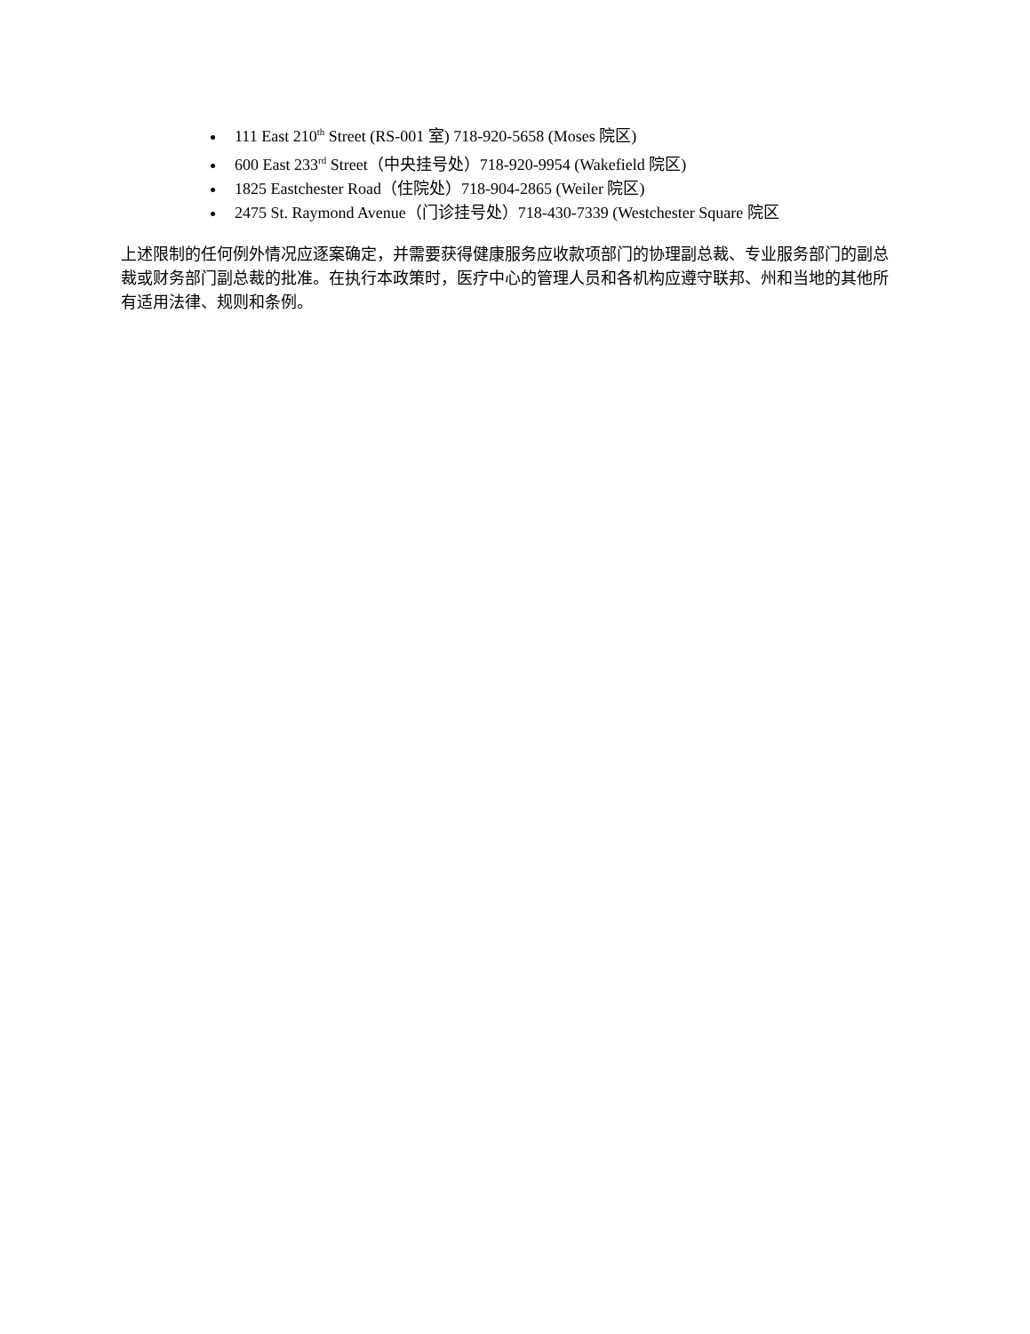111 East 210<sup>th</sup> Street (RS-001 室) 718-920-5658 (Moses 院区)
600 East 233<sup>rd</sup> Street（中央挂号处）718-920-9954 (Wakefield 院区)
1825 Eastchester Road（住院处）718-904-2865 (Weiler 院区)
2475 St. Raymond Avenue（门诊挂号处）718-430-7339 (Westchester Square 院区
上述限制的任何例外情况应逐案确定，并需要获得健康服务应收款项部门的协理副总裁、专业服务部门的副总裁或财务部门副总裁的批准。在执行本政策时，医疗中心的管理人员和各机构应遵守联邦、州和当地的其他所有适用法律、规则和条例。